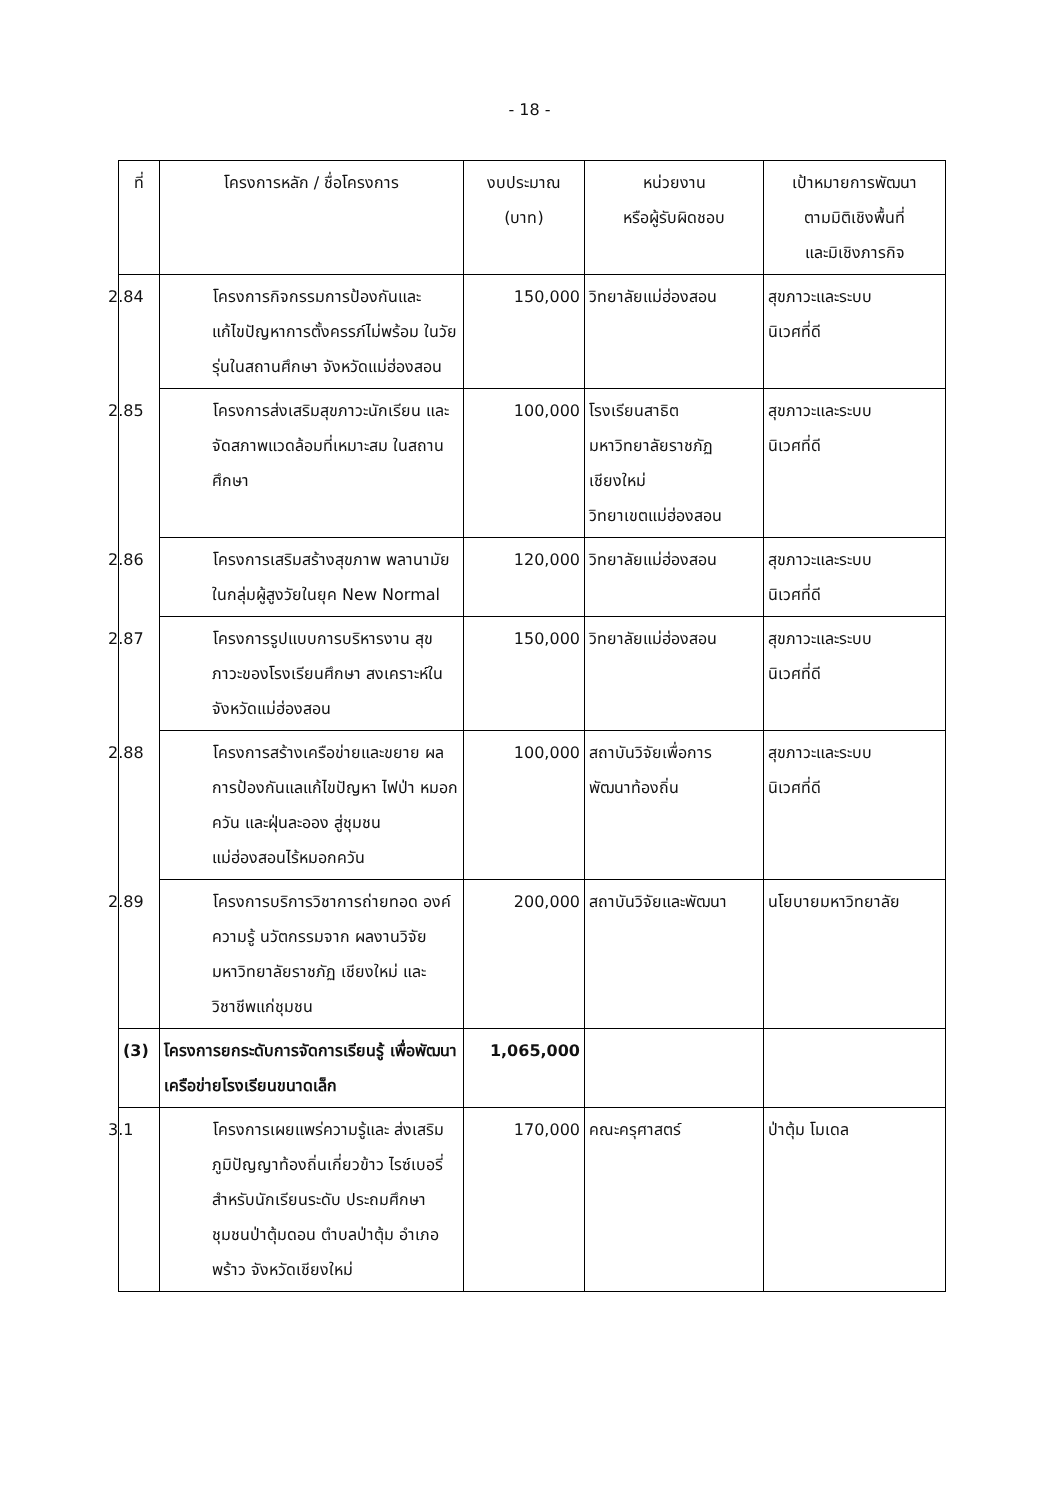- 18 -
| ที่ | โครงการหลัก / ชื่อโครงการ | งบประมาณ (บาท) | หน่วยงาน หรือผู้รับผิดชอบ | เป้าหมายการพัฒนา ตามมิติเชิงพื้นที่ และมิเชิงภารกิจ |
| --- | --- | --- | --- | --- |
| | 2.84 โครงการกิจกรรมการป้องกันและ แก้ไขปัญหาการตั้งครรภ์ไม่พร้อม ในวัยรุ่นในสถานศึกษา จังหวัดแม่ฮ่องสอน | 150,000 | วิทยาลัยแม่ฮ่องสอน | สุขภาวะและระบบ นิเวศที่ดี |
| | 2.85 โครงการส่งเสริมสุขภาวะนักเรียน และจัดสภาพแวดล้อมที่เหมาะสม ในสถานศึกษา | 100,000 | โรงเรียนสาธิต มหาวิทยาลัยราชภัฏ เชียงใหม่ วิทยาเขตแม่ฮ่องสอน | สุขภาวะและระบบ นิเวศที่ดี |
| | 2.86 โครงการเสริมสร้างสุขภาพ พลานามัยในกลุ่มผู้สูงวัยในยุค New Normal | 120,000 | วิทยาลัยแม่ฮ่องสอน | สุขภาวะและระบบ นิเวศที่ดี |
| | 2.87 โครงการรูปแบบการบริหารงาน สุขภาวะของโรงเรียนศึกษา สงเคราะห์ในจังหวัดแม่ฮ่องสอน | 150,000 | วิทยาลัยแม่ฮ่องสอน | สุขภาวะและระบบ นิเวศที่ดี |
| | 2.88 โครงการสร้างเครือข่ายและขยาย ผลการป้องกันแลแก้ไขปัญหา ไฟป่า หมอกควัน และฝุ่นละออง สู่ชุมชน แม่ฮ่องสอนไร้หมอกควัน | 100,000 | สถาบันวิจัยเพื่อการ พัฒนาท้องถิ่น | สุขภาวะและระบบ นิเวศที่ดี |
| | 2.89 โครงการบริการวิชาการถ่ายทอด องค์ความรู้ นวัตกรรมจาก ผลงานวิจัยมหาวิทยาลัยราชภัฏ เชียงใหม่ และวิชาชีพแก่ชุมชน | 200,000 | สถาบันวิจัยและพัฒนา | นโยบายมหาวิทยาลัย |
| (3) | โครงการยกระดับการจัดการเรียนรู้ เพื่อพัฒนาเครือข่ายโรงเรียนขนาดเล็ก | 1,065,000 | | |
| | 3.1 โครงการเผยแพร่ความรู้และ ส่งเสริมภูมิปัญญาท้องถิ่นเกี่ยวข้าว ไรซ์เบอรี่สำหรับนักเรียนระดับ ประถมศึกษา ชุมชนป่าตุ้มดอน ตำบลป่าตุ้ม อำเภอพร้าว จังหวัดเชียงใหม่ | 170,000 | คณะครุศาสตร์ | ป่าตุ้ม โมเดล |